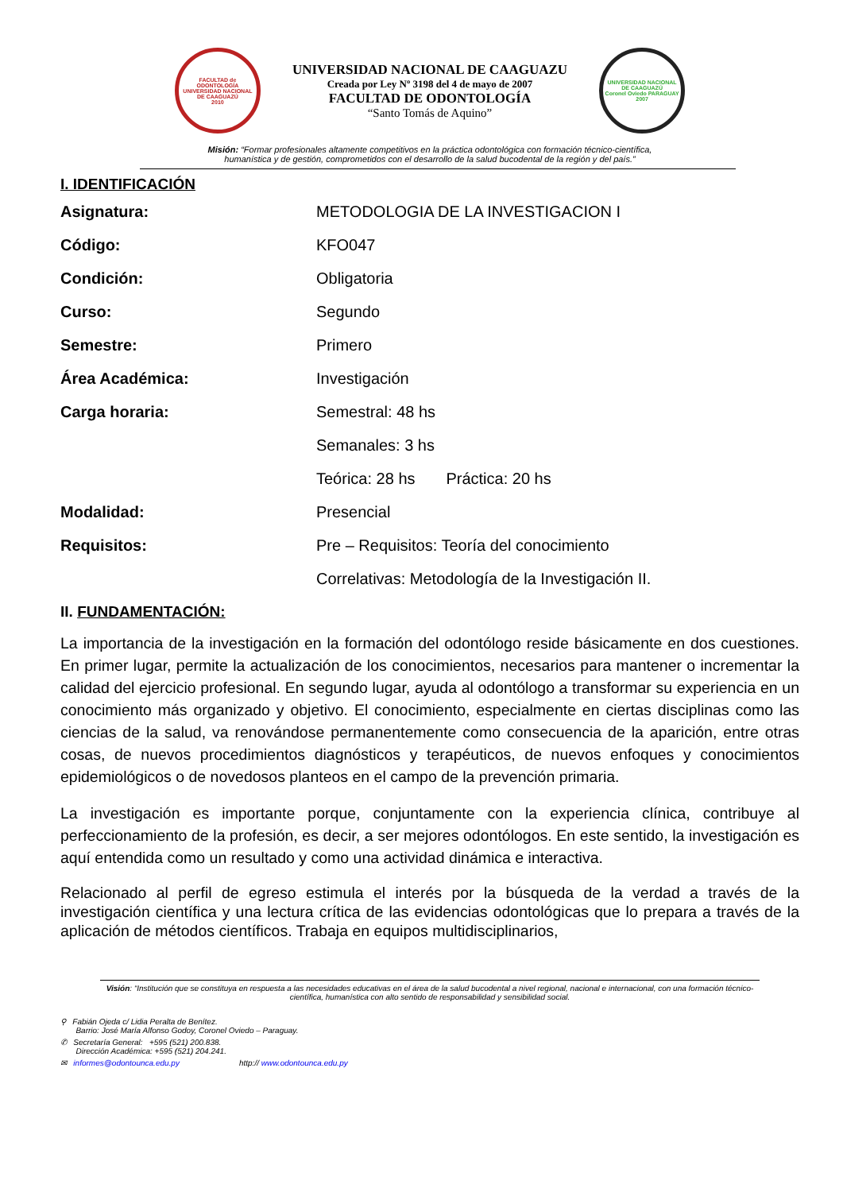FACULTAD de ODONTOLOGÍA
UNIVERSIDAD NACIONAL DE CAAGUAZÚ
2010
UNIVERSIDAD NACIONAL DE CAAGUAZU
Creada por Ley Nº 3198 del 4 de mayo de 2007
FACULTAD DE ODONTOLOGÍA
“Santo Tomás de Aquino”
UNIVERSIDAD NACIONAL DE CAAGUAZÚ
Coronel Oviedo PARAGUAY
2007
Misión: “Formar profesionales altamente competitivos en la práctica odontológica con formación técnico-científica,
humanística y de gestión, comprometidos con el desarrollo de la salud bucodental de la región y del país.”
I. IDENTIFICACIÓN
Asignatura: METODOLOGIA DE LA INVESTIGACION I
Código: KFO047
Condición: Obligatoria
Curso: Segundo
Semestre: Primero
Área Académica: Investigación
Carga horaria: Semestral: 48 hs
Semanales: 3 hs
Teórica: 28 hs Práctica: 20 hs
Modalidad: Presencial
Requisitos: Pre – Requisitos: Teoría del conocimiento
Correlativas: Metodología de la Investigación II.
II. FUNDAMENTACIÓN:
La importancia de la investigación en la formación del odontólogo reside básicamente en dos cuestiones. En primer lugar, permite la actualización de los conocimientos, necesarios para mantener o incrementar la calidad del ejercicio profesional. En segundo lugar, ayuda al odontólogo a transformar su experiencia en un conocimiento más organizado y objetivo. El conocimiento, especialmente en ciertas disciplinas como las ciencias de la salud, va renovándose permanentemente como consecuencia de la aparición, entre otras cosas, de nuevos procedimientos diagnósticos y terapéuticos, de nuevos enfoques y conocimientos epidemiológicos o de novedosos planteos en el campo de la prevención primaria.
La investigación es importante porque, conjuntamente con la experiencia clínica, contribuye al perfeccionamiento de la profesión, es decir, a ser mejores odontólogos. En este sentido, la investigación es aquí entendida como un resultado y como una actividad dinámica e interactiva.
Relacionado al perfil de egreso estimula el interés por la búsqueda de la verdad a través de la investigación científica y una lectura crítica de las evidencias odontológicas que lo prepara a través de la aplicación de métodos científicos. Trabaja en equipos multidisciplinarios,
Visión: “Institución que se constituya en respuesta a las necesidades educativas en el área de la salud bucodental a nivel regional, nacional e internacional, con una formación técnico-científica, humanística con alto sentido de responsabilidad y sensibilidad social.
⚲ Fabián Ojeda c/ Lidia Peralta de Benítez.
Barrio: José María Alfonso Godoy, Coronel Oviedo – Paraguay.
✆ Secretaría General: +595 (521) 200.838.
Dirección Académica: +595 (521) 204.241.
✉ informes@odontounca.edu.py http:// www.odontounca.edu.py